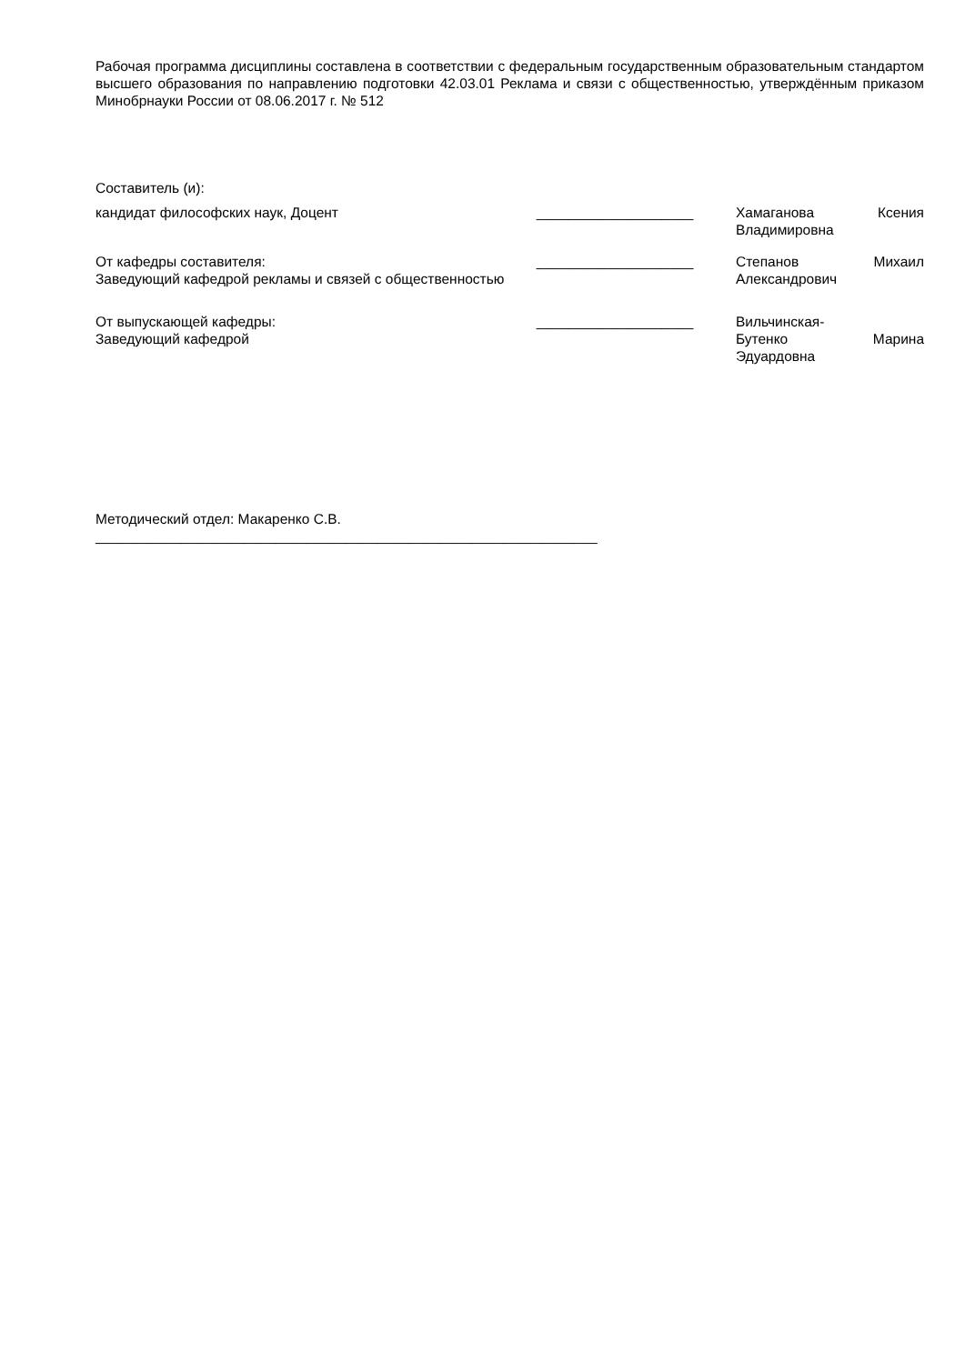Рабочая программа дисциплины составлена в соответствии с федеральным государственным образовательным стандартом высшего образования по направлению подготовки 42.03.01 Реклама и связи с общественностью, утверждённым приказом Минобрнауки России от 08.06.2017 г. № 512
Составитель (и):
кандидат философских наук, Доцент ____________________ Хамаганова Ксения Владимировна
От кафедры составителя:
Заведующий кафедрой рекламы и связей с общественностью
____________________ Степанов Михаил Александрович
От выпускающей кафедры:
Заведующий кафедрой
____________________ Вильчинская-
Бутенко Марина Эдуардовна
Методический отдел: Макаренко С.В.
________________________________________________________________